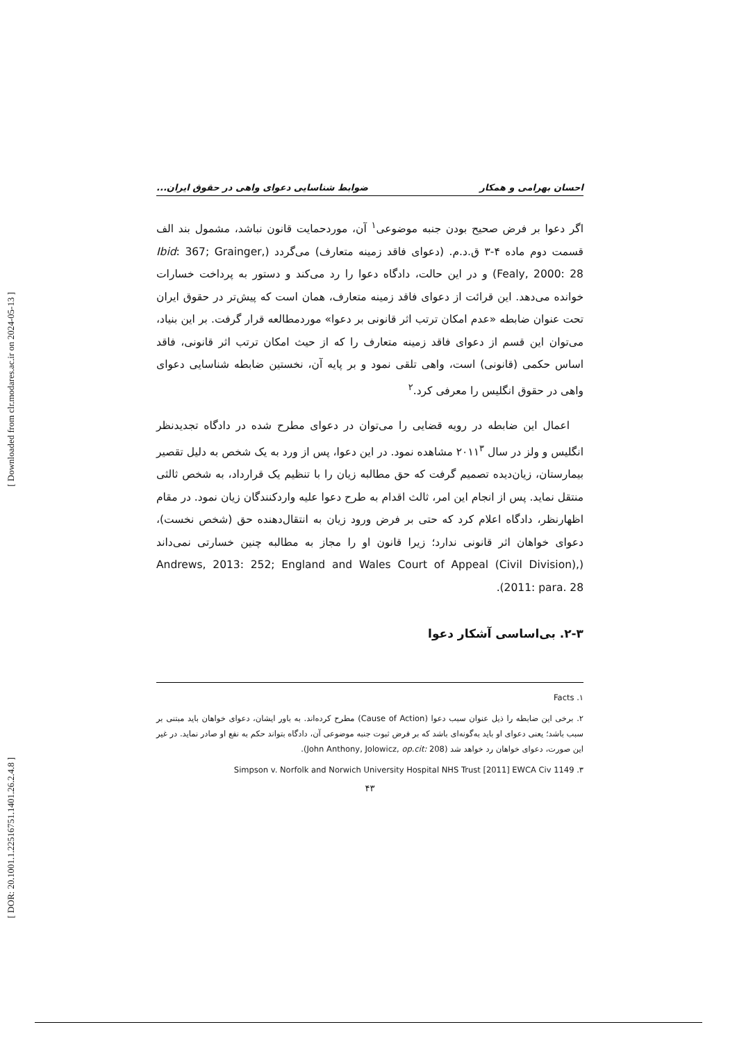[ Downloaded from clr.modares.ac.ir on 2024-05-13 ]
[ DOR: 20.1001.1.22516751.1401.26.2.4.8 ]
احسان بهرامی و همکار ضوابط شناسایی دعوای واهی در حقوق ایران...
اگر دعوا بر فرض صحیح بودن جنبه موضوعی<sup>۱</sup> آن، موردحمایت قانون نباشد، مشمول بند الف قسمت دوم ماده ۴-۳ ق.د.م. (دعوای فاقد زمینه متعارف) می‌گردد (Ibid: 367; Grainger, Fealy, 2000: 28) و در این حالت، دادگاه دعوا را رد می‌کند و دستور به پرداخت خسارات خوانده می‌دهد. این قرائت از دعوای فاقد زمینه متعارف، همان است که پیش‌تر در حقوق ایران تحت عنوان ضابطه «عدم امکان ترتب اثر قانونی بر دعوا» موردمطالعه قرار گرفت. بر این بنیاد، می‌توان این قسم از دعوای فاقد زمینه متعارف را که از حیث امکان ترتب اثر قانونی، فاقد اساس حکمی (قانونی) است، واهی تلقی نمود و بر پایه آن، نخستین ضابطه شناسایی دعوای واهی در حقوق انگلیس را معرفی کرد.<sup>۲</sup>
اعمال این ضابطه در رویه قضایی را می‌توان در دعوای مطرح شده در دادگاه تجدیدنظر انگلیس و ولز در سال ۲۰۱۱<sup>۳</sup> مشاهده نمود. در این دعوا، پس از ورد به یک شخص به دلیل تقصیر بیمارستان، زیان‌دیده تصمیم گرفت که حق مطالبه زیان را با تنظیم یک قرارداد، به شخص ثالثی منتقل نماید. پس از انجام این امر، ثالث اقدام به طرح دعوا علیه واردکنندگان زیان نمود. در مقام اظهارنظر، دادگاه اعلام کرد که حتی بر فرض ورود زیان به انتقال‌دهنده حق (شخص نخست)، دعوای خواهان اثر قانونی ندارد؛ زیرا قانون او را مجاز به مطالبه چنین خسارتی نمی‌داند (Andrews, 2013: 252; England and Wales Court of Appeal (Civil Division), 2011: para. 28).
۲-۳. بی‌اساسی آشکار دعوا
۱. Facts
۲. برخی این ضابطه را ذیل عنوان سبب دعوا (Cause of Action) مطرح کرده‌اند. به باور ایشان، دعوای خواهان باید مبتنی بر سبب باشد؛ یعنی دعوای او باید به‌گونه‌ای باشد که بر فرض ثبوت جنبه موضوعی آن، دادگاه بتواند حکم به نفع او صادر نماید. در غیر این صورت، دعوای خواهان رد خواهد شد (John Anthony, Jolowicz, op.cit: 208).
۳. Simpson v. Norfolk and Norwich University Hospital NHS Trust [2011] EWCA Civ 1149
۴۳